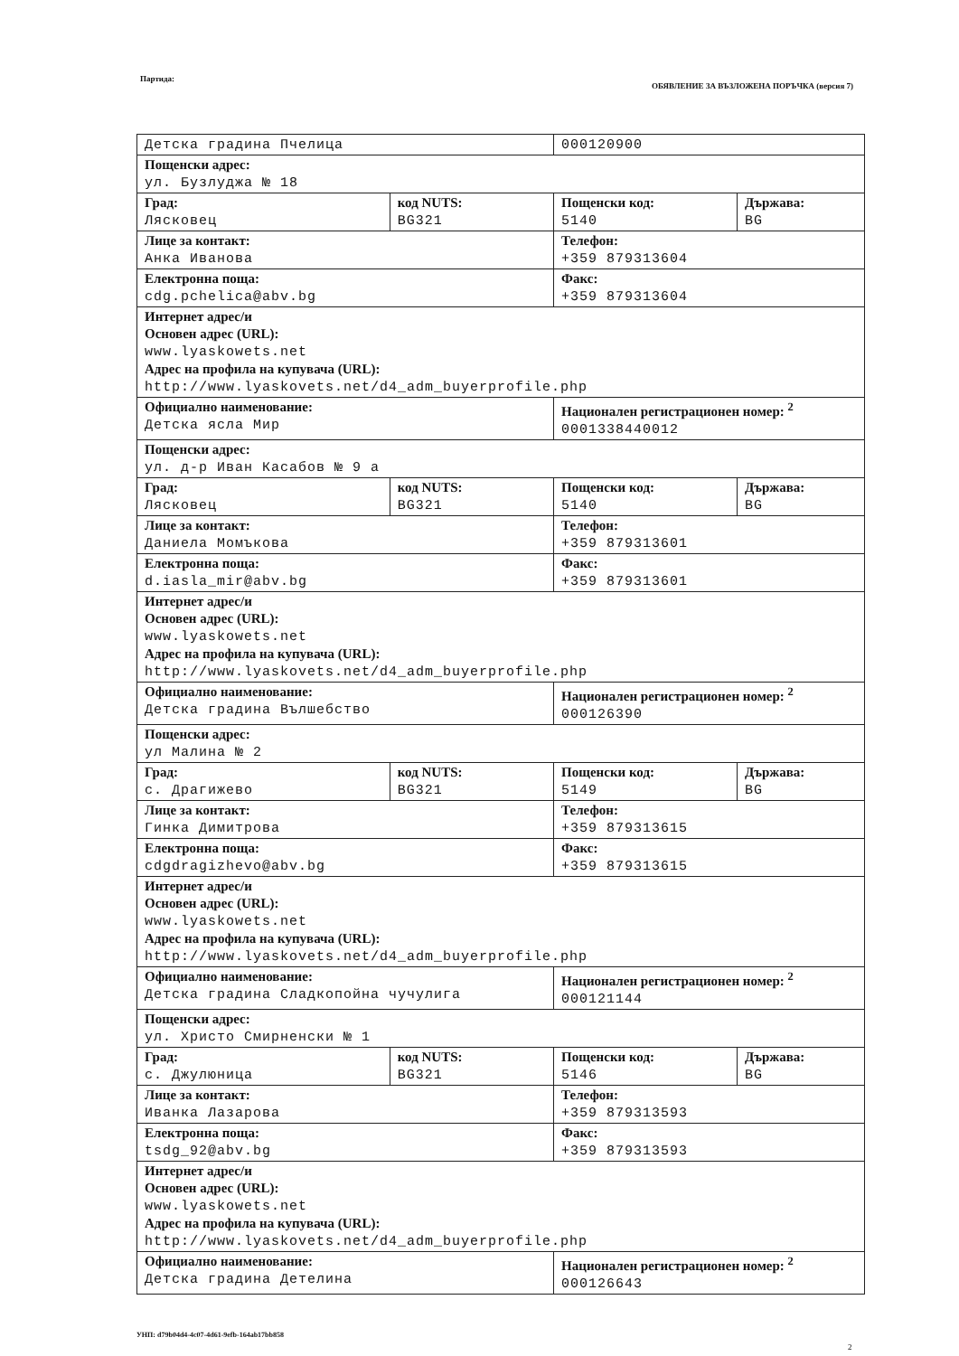Партида:
ОБЯВЛЕНИЕ ЗА ВЪЗЛОЖЕНА ПОРЪЧКА (версия 7)
| Детска градина Пчелица | | 000120900 | |
| Пощенски адрес: ул. Бузлуджа № 18 | | | |
| Град: Лясковец | код NUTS: BG321 | Пощенски код: 5140 | Държава: BG |
| Лице за контакт: Анка Иванова | | Телефон: +359 879313604 | |
| Електронна поща: cdg.pchelica@abv.bg | | Факс: +359 879313604 | |
| Интернет адрес/и Основен адрес (URL): www.lyaskowets.net Адрес на профила на купувача (URL): http://www.lyaskovets.net/d4_adm_buyerprofile.php | | | |
| Официално наименование: Детска ясла Мир | | Национален регистрационен номер: <sup>2</sup> 0001338440012 | |
| Пощенски адрес: ул. д-р Иван Касабов № 9 а | | | |
| Град: Лясковец | код NUTS: BG321 | Пощенски код: 5140 | Държава: BG |
| Лице за контакт: Даниела Момъкова | | Телефон: +359 879313601 | |
| Електронна поща: d.iasla_mir@abv.bg | | Факс: +359 879313601 | |
| Интернет адрес/и Основен адрес (URL): www.lyaskowets.net Адрес на профила на купувача (URL): http://www.lyaskovets.net/d4_adm_buyerprofile.php | | | |
| Официално наименование: Детска градина Вълшебство | | Национален регистрационен номер: <sup>2</sup> 000126390 | |
| Пощенски адрес: ул Малина № 2 | | | |
| Град: с. Драгижево | код NUTS: BG321 | Пощенски код: 5149 | Държава: BG |
| Лице за контакт: Гинка Димитрова | | Телефон: +359 879313615 | |
| Електронна поща: cdgdragizhevo@abv.bg | | Факс: +359 879313615 | |
| Интернет адрес/и Основен адрес (URL): www.lyaskowets.net Адрес на профила на купувача (URL): http://www.lyaskovets.net/d4_adm_buyerprofile.php | | | |
| Официално наименование: Детска градина Сладкопойна чучулига | | Национален регистрационен номер: <sup>2</sup> 000121144 | |
| Пощенски адрес: ул. Христо Смирненски № 1 | | | |
| Град: с. Джулюница | код NUTS: BG321 | Пощенски код: 5146 | Държава: BG |
| Лице за контакт: Иванка Лазарова | | Телефон: +359 879313593 | |
| Електронна поща: tsdg_92@abv.bg | | Факс: +359 879313593 | |
| Интернет адрес/и Основен адрес (URL): www.lyaskowets.net Адрес на профила на купувача (URL): http://www.lyaskovets.net/d4_adm_buyerprofile.php | | | |
| Официално наименование: Детска градина Детелина | | Национален регистрационен номер: <sup>2</sup> 000126643 | |
УНП: d79b04d4-4c07-4d61-9efb-164ab17bb858
2